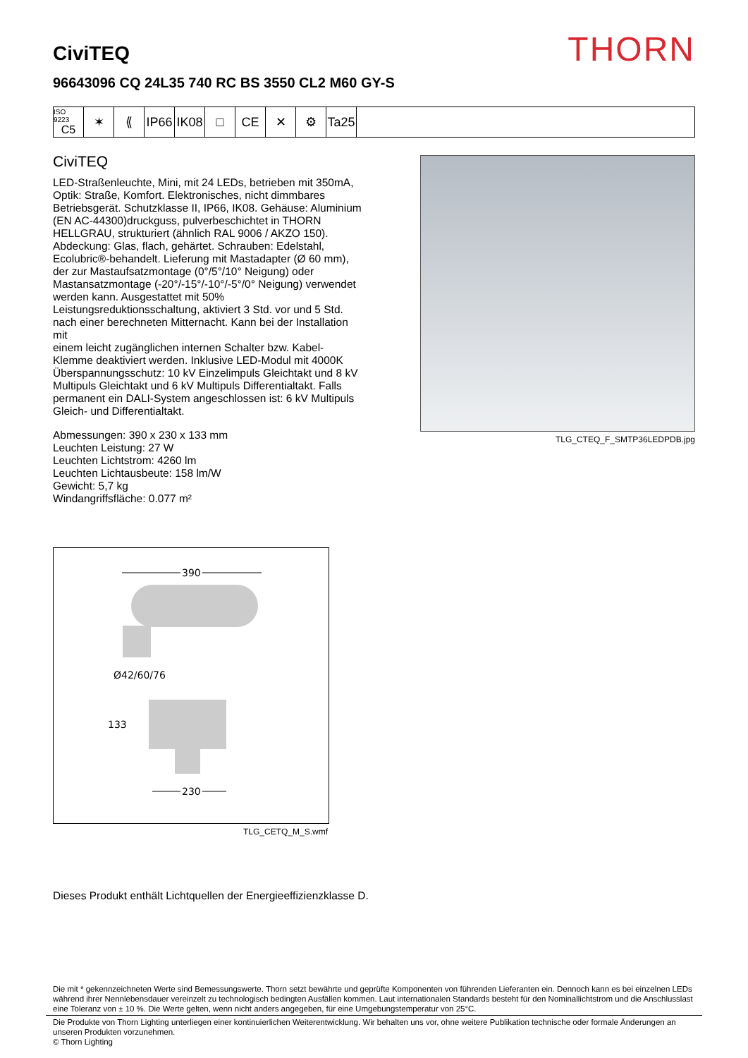THORN
CiviTEQ
96643096 CQ 24L35 740 RC BS 3550 CL2 M60 GY-S
ISO 9223
C5
✶ ⟪ IP66
IK08
□ CE ✕ ⚙ Ta25
CiviTEQ
LED-Straßenleuchte, Mini, mit 24 LEDs, betrieben mit 350mA, Optik: Straße, Komfort. Elektronisches, nicht dimmbares Betriebsgerät. Schutzklasse II, IP66, IK08. Gehäuse: Aluminium (EN AC-44300)druckguss, pulverbeschichtet in THORN HELLGRAU, strukturiert (ähnlich RAL 9006 / AKZO 150). Abdeckung: Glas, flach, gehärtet. Schrauben: Edelstahl, Ecolubric®-behandelt. Lieferung mit Mastadapter (Ø 60 mm), der zur Mastaufsatzmontage (0°/5°/10° Neigung) oder Mastansatzmontage (-20°/-15°/-10°/-5°/0° Neigung) verwendet werden kann. Ausgestattet mit 50% Leistungsreduktionsschaltung, aktiviert 3 Std. vor und 5 Std. nach einer berechneten Mitternacht. Kann bei der Installation mit
einem leicht zugänglichen internen Schalter bzw. Kabel-Klemme deaktiviert werden. Inklusive LED-Modul mit 4000K Überspannungsschutz: 10 kV Einzelimpuls Gleichtakt und 8 kV Multipuls Gleichtakt und 6 kV Multipuls Differentialtakt. Falls permanent ein DALI-System angeschlossen ist: 6 kV Multipuls Gleich- und Differentialtakt.
Abmessungen: 390 x 230 x 133 mm
Leuchten Leistung: 27 W
Leuchten Lichtstrom: 4260 lm
Leuchten Lichtausbeute: 158 lm/W
Gewicht: 5,7 kg
Windangriffsfläche: 0.077 m²
TLG_CTEQ_F_SMTP36LEDPDB.jpg
390
Ø42/60/76
133
230
TLG_CETQ_M_S.wmf
Dieses Produkt enthält Lichtquellen der Energieeffizienzklasse D.
Die mit * gekennzeichneten Werte sind Bemessungswerte. Thorn setzt bewährte und geprüfte Komponenten von führenden Lieferanten ein. Dennoch kann es bei einzelnen LEDs während ihrer Nennlebensdauer vereinzelt zu technologisch bedingten Ausfällen kommen. Laut internationalen Standards besteht für den Nominallichtstrom und die Anschlusslast eine Toleranz von ± 10 %. Die Werte gelten, wenn nicht anders angegeben, für eine Umgebungstemperatur von 25°C.
Die Produkte von Thorn Lighting unterliegen einer kontinuierlichen Weiterentwicklung. Wir behalten uns vor, ohne weitere Publikation technische oder formale Änderungen an unseren Produkten vorzunehmen.
© Thorn Lighting